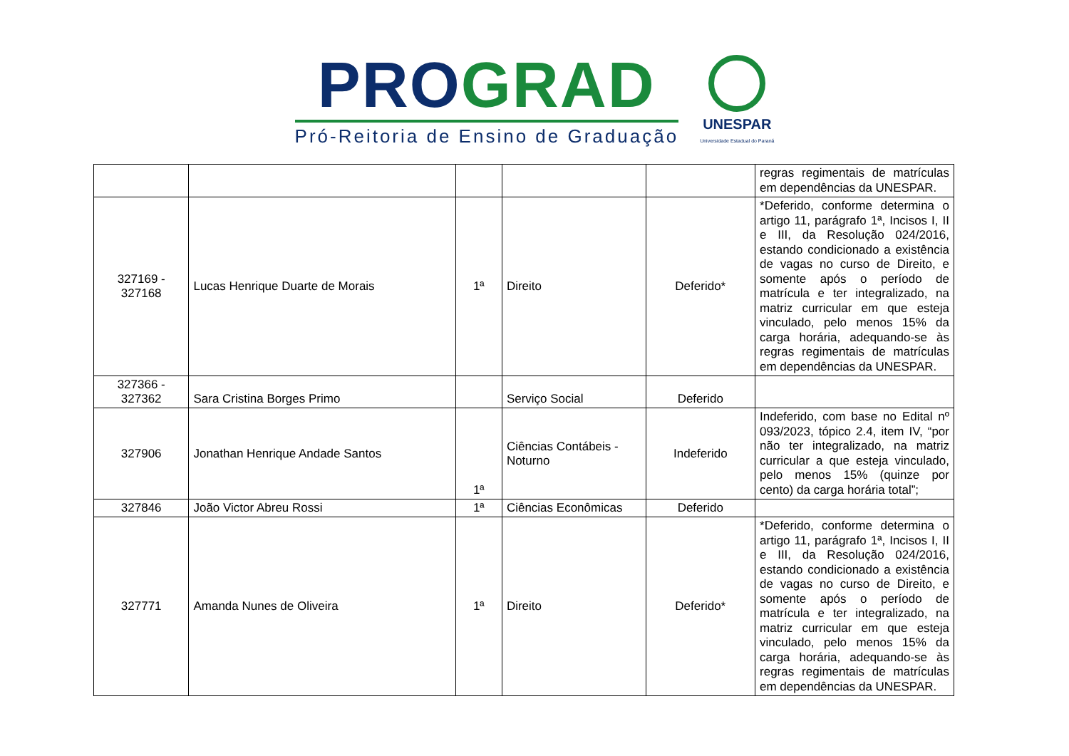PRO GRAD
Pró-Reitoria de Ensino de Graduação
UNESPAR
Universidade Estadual do Paraná
| | | | | | regras regimentais de matrículas em dependências da UNESPAR. |
| 327169 - 327168 | Lucas Henrique Duarte de Morais | 1ª | Direito | Deferido* | *Deferido, conforme determina o artigo 11, parágrafo 1ª, Incisos I, II e III, da Resolução 024/2016, estando condicionado a existência de vagas no curso de Direito, e somente após o período de matrícula e ter integralizado, na matriz curricular em que esteja vinculado, pelo menos 15% da carga horária, adequando-se às regras regimentais de matrículas em dependências da UNESPAR. |
| 327366 - 327362 | Sara Cristina Borges Primo | | Serviço Social | Deferido | |
| 327906 | Jonathan Henrique Andade Santos | 1ª | Ciências Contábeis - Noturno | Indeferido | Indeferido, com base no Edital nº 093/2023, tópico 2.4, item IV, “por não ter integralizado, na matriz curricular a que esteja vinculado, pelo menos 15% (quinze por cento) da carga horária total”; |
| 327846 | João Victor Abreu Rossi | 1ª | Ciências Econômicas | Deferido | |
| 327771 | Amanda Nunes de Oliveira | 1ª | Direito | Deferido* | *Deferido, conforme determina o artigo 11, parágrafo 1ª, Incisos I, II e III, da Resolução 024/2016, estando condicionado a existência de vagas no curso de Direito, e somente após o período de matrícula e ter integralizado, na matriz curricular em que esteja vinculado, pelo menos 15% da carga horária, adequando-se às regras regimentais de matrículas em dependências da UNESPAR. |